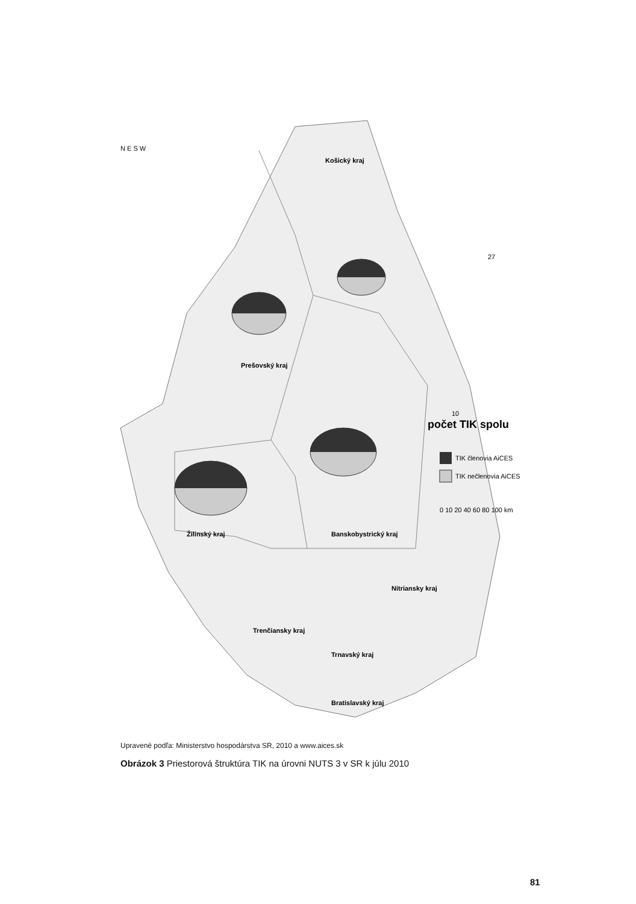Žilinský kraj
Prešovský kraj
Košický kraj
Banskobystrický kraj
Nitriansky kraj
Trenčiansky kraj
Trnavský kraj
Bratislavský kraj
N E S W
počet TIK spolu
10
27
TIK členovia AiCES
TIK nečlenovia AiCES
0 10 20 40 60 80 100 km
Upravené podľa: Ministerstvo hospodárstva SR, 2010 a www.aices.sk
Obrázok 3 Priestorová štruktúra TIK na úrovni NUTS 3 v SR k júlu 2010
81